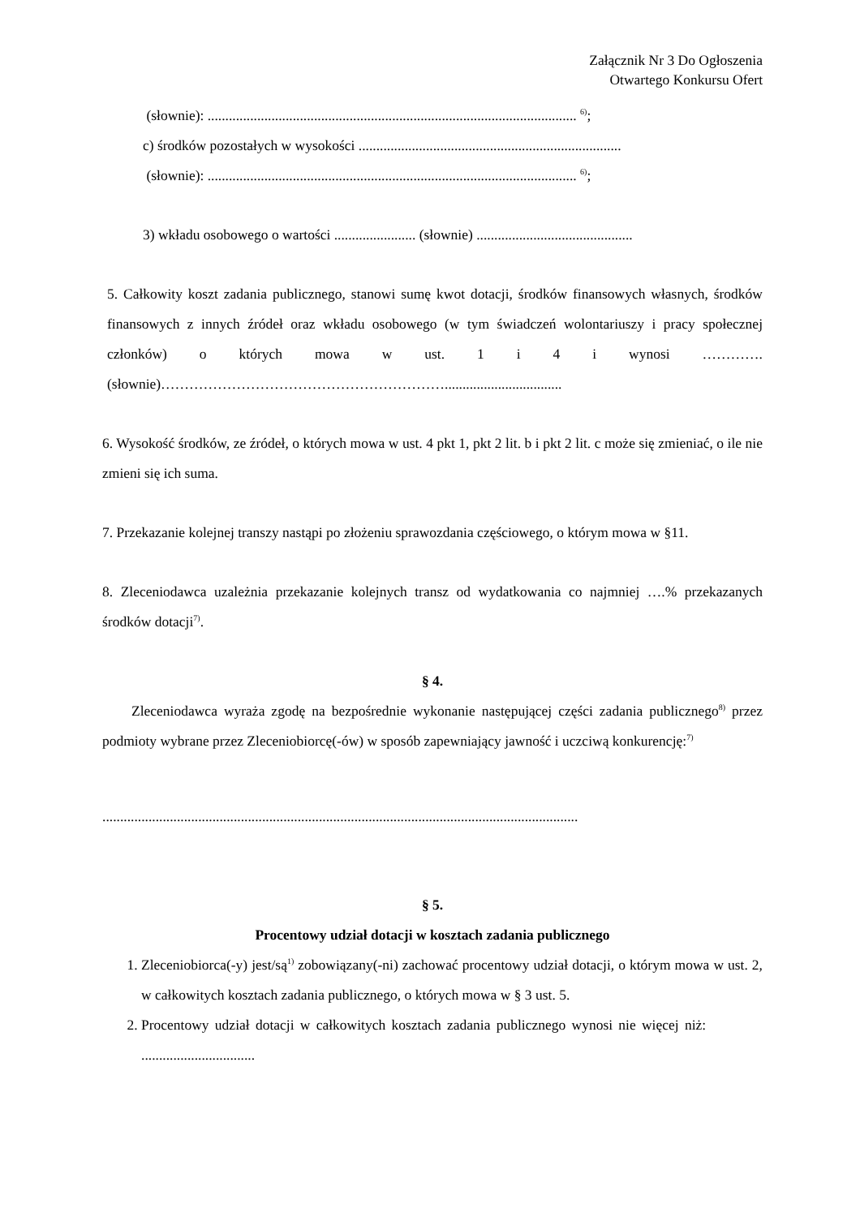Załącznik Nr 3 Do Ogłoszenia
Otwartego Konkursu Ofert
(słownie): ........................................................................................................ <sup>6)</sup>;
c) środków pozostałych w wysokości ..........................................................................
(słownie): ........................................................................................................ <sup>6)</sup>;
3) wkładu osobowego o wartości ....................... (słownie) ............................................
5. Całkowity koszt zadania publicznego, stanowi sumę kwot dotacji, środków finansowych własnych, środków finansowych z innych źródeł oraz wkładu osobowego (w tym świadczeń wolontariuszy i pracy społecznej członków) o których mowa w ust. 1 i 4 i wynosi ………….(słownie)…………………………………………………….................................
6. Wysokość środków, ze źródeł, o których mowa w ust. 4 pkt 1, pkt 2 lit. b i pkt 2 lit. c może się zmieniać, o ile nie zmieni się ich suma.
7. Przekazanie kolejnej transzy nastąpi po złożeniu sprawozdania częściowego, o którym mowa w §11.
8. Zleceniodawca uzależnia przekazanie kolejnych transz od wydatkowania co najmniej ….% przekazanych środków dotacji<sup>7)</sup>.
§ 4.
Zleceniodawca wyraża zgodę na bezpośrednie wykonanie następującej części zadania publicznego<sup>8)</sup> przez podmioty wybrane przez Zleceniobiorcę(-ów) w sposób zapewniający jawność i uczciwą konkurencję:<sup>7)</sup>
......................................................................................................................................
§ 5.
Procentowy udział dotacji w kosztach zadania publicznego
1. Zleceniobiorca(-y) jest/są<sup>1)</sup> zobowiązany(-ni) zachować procentowy udział dotacji, o którym mowa w ust. 2, w całkowitych kosztach zadania publicznego, o których mowa w § 3 ust. 5.
2. Procentowy udział dotacji w całkowitych kosztach zadania publicznego wynosi nie więcej niż: ................................